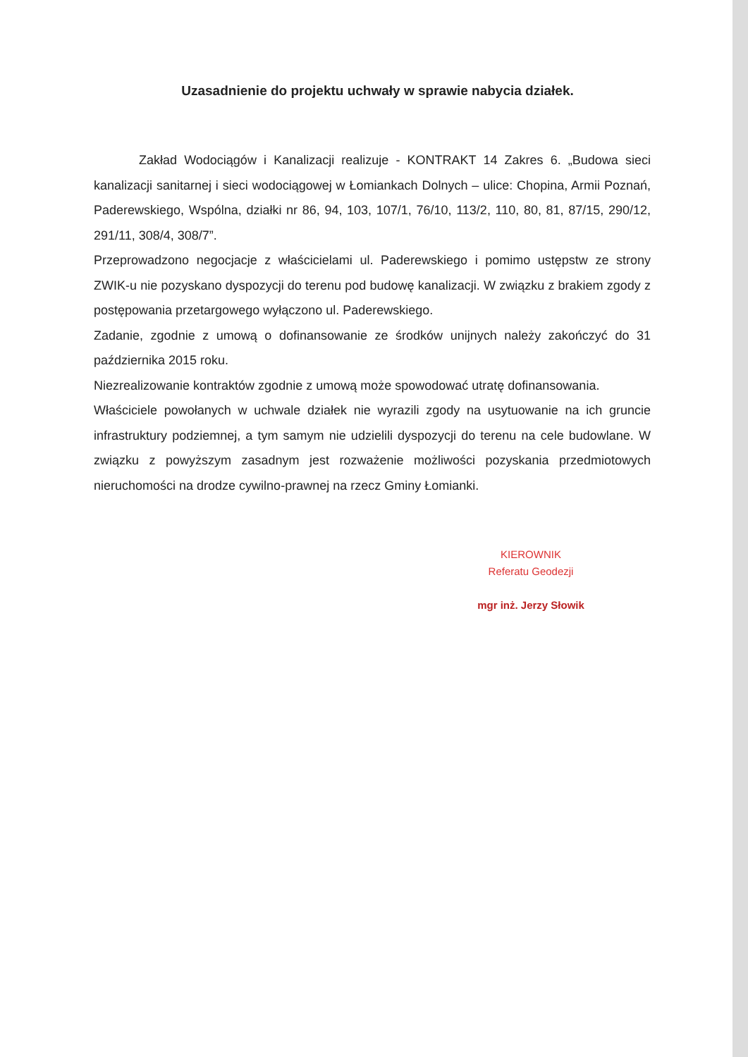Uzasadnienie do projektu uchwały w sprawie nabycia działek.
Zakład Wodociągów i Kanalizacji realizuje - KONTRAKT 14 Zakres 6. „Budowa sieci kanalizacji sanitarnej i sieci wodociągowej w Łomiankach Dolnych – ulice: Chopina, Armii Poznań, Paderewskiego, Wspólna, działki nr 86, 94, 103, 107/1, 76/10, 113/2, 110, 80, 81, 87/15, 290/12, 291/11, 308/4, 308/7”.
Przeprowadzono negocjacje z właścicielami ul. Paderewskiego i pomimo ustępstw ze strony ZWIK-u nie pozyskano dyspozycji do terenu pod budowę kanalizacji. W związku z brakiem zgody z postępowania przetargowego wyłączono ul. Paderewskiego.
Zadanie, zgodnie z umową o dofinansowanie ze środków unijnych należy zakończyć do 31 października 2015 roku.
Niezrealizowanie kontraktów zgodnie z umową może spowodować utratę dofinansowania.
Właściciele powołanych w uchwale działek nie wyrazili zgody na usytuowanie na ich gruncie infrastruktury podziemnej, a tym samym nie udzielili dyspozycji do terenu na cele budowlane. W związku z powyższym zasadnym jest rozważenie możliwości pozyskania przedmiotowych nieruchomości na drodze cywilno-prawnej na rzecz Gminy Łomianki.
KIEROWNIK
Referatu Geodezji
mgr inż. Jerzy Słowik